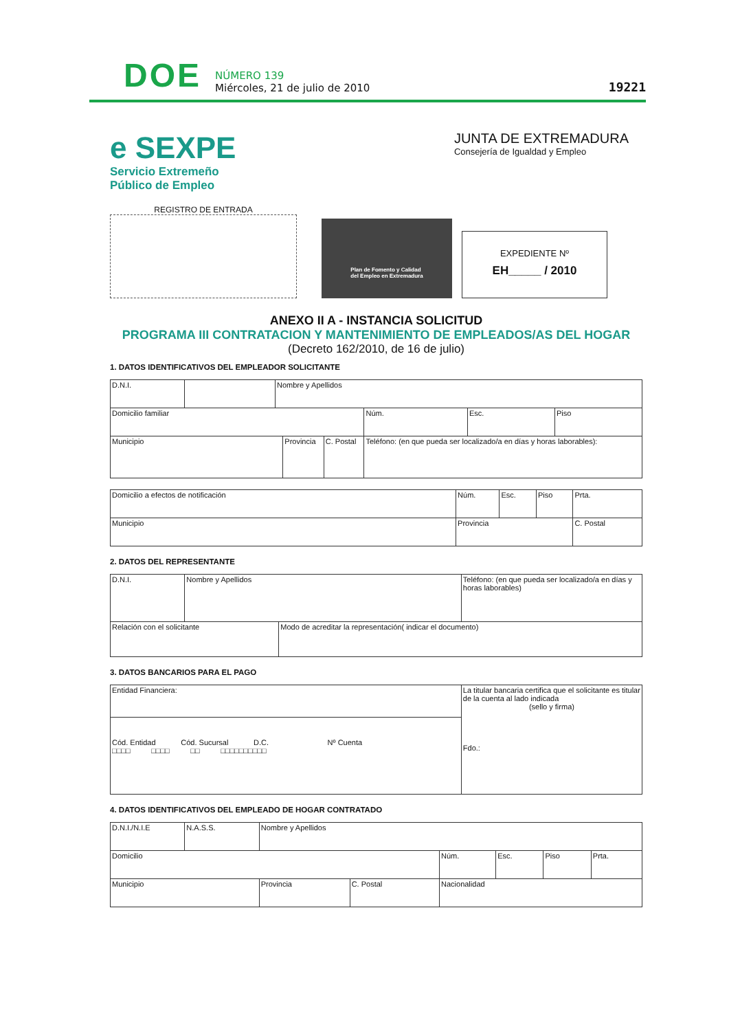DOE
NÚMERO 139
Miércoles, 21 de julio de 2010
19221
e SEXPE
Servicio Extremeño
Público de Empleo
JUNTA DE EXTREMADURA
Consejería de Igualdad y Empleo
REGISTRO DE ENTRADA
Plan de Fomento y Calidad
del Empleo en Extremadura
EXPEDIENTE Nº
EH_____ / 2010
ANEXO II A - INSTANCIA SOLICITUD
PROGRAMA III CONTRATACION Y MANTENIMIENTO DE EMPLEADOS/AS DEL HOGAR
(Decreto 162/2010, de 16 de julio)
1. DATOS IDENTIFICATIVOS DEL EMPLEADOR SOLICITANTE
| D.N.I. | | Nombre y Apellidos | | | | | |
| Domicilio familiar | | | | | Núm. | Esc. | Piso |
| Municipio | | | Provincia | C. Postal | Teléfono: (en que pueda ser localizado/a en días y horas laborables): | | |
| Domicilio a efectos de notificación | Núm. | Esc. | Piso | Prta. |
| Municipio | Provincia | | | C. Postal |
2. DATOS DEL REPRESENTANTE
| D.N.I. | Nombre y Apellidos | | Teléfono: (en que pueda ser localizado/a en días y horas laborables) |
| Relación con el solicitante | | Modo de acreditar la representación( indicar el documento) | |
3. DATOS BANCARIOS PARA EL PAGO
| Entidad Financiera: | La titular bancaria certifica que el solicitante es titular de la cuenta al lado indicada (sello y firma) Fdo.: |
| Cód. Entidad Cód. Sucursal D.C. Nº Cuenta □□□□ □□□□ □□ □□□□□□□□□□ | |
4. DATOS IDENTIFICATIVOS DEL EMPLEADO DE HOGAR CONTRATADO
| D.N.I./N.I.E | N.A.S.S. | Nombre y Apellidos | | | | | |
| Domicilio | | | | Núm. | Esc. | Piso | Prta. |
| Municipio | | Provincia | C. Postal | Nacionalidad | | | |